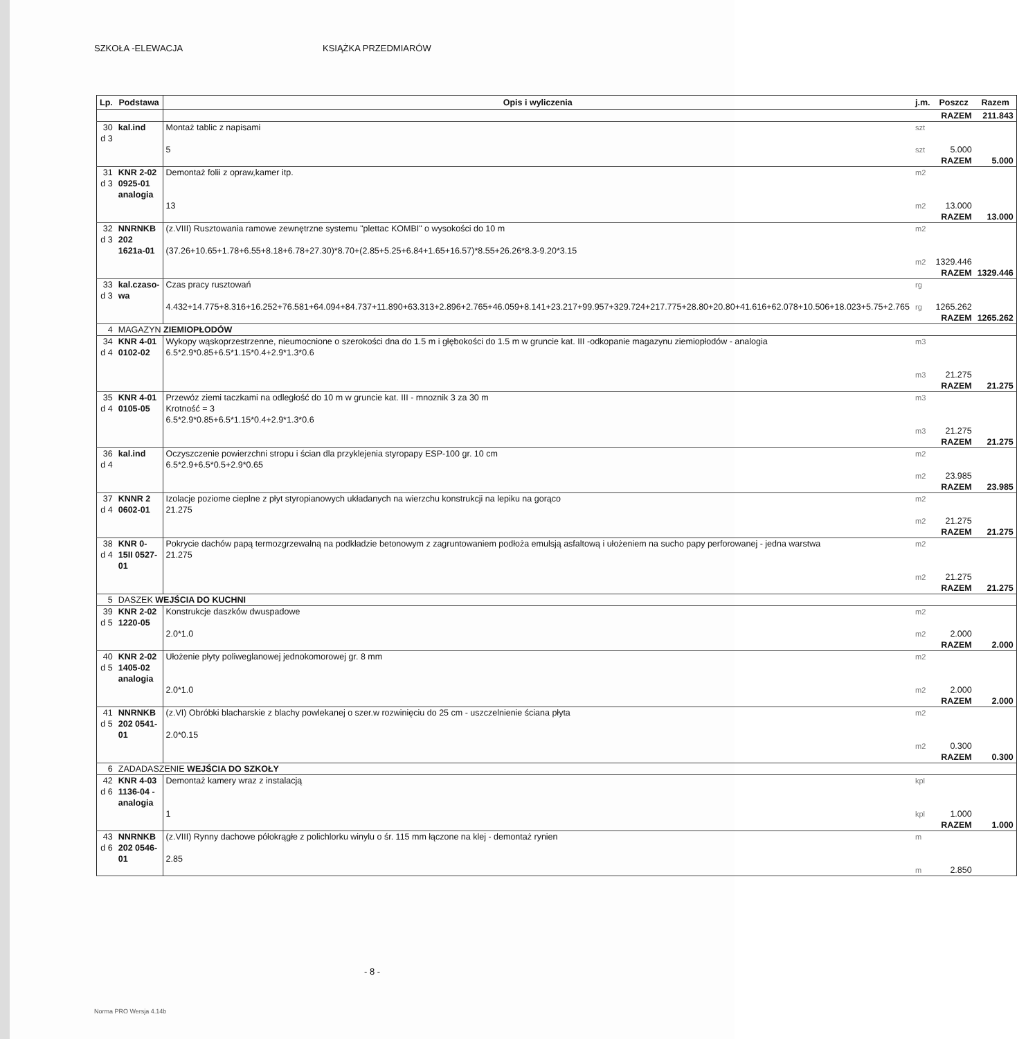SZKOŁA -ELEWACJA KSIĄŻKA PRZEDMIARÓW
| Lp. | Podstawa | Opis i wyliczenia | j.m. | Poszcz | Razem |
| --- | --- | --- | --- | --- | --- |
| | | | | RAZEM | 211.843 |
| 30 d 3 | kal.ind | Montaż tablic z napisami 5 | szt szt | 5.000 | |
| | | | | RAZEM | 5.000 |
| 31 d 3 | KNR 2-02 0925-01 analogia | Demontaż folii z opraw,kamer itp. 13 | m2 m2 | 13.000 | |
| | | | | RAZEM | 13.000 |
| 32 d 3 | NNRNKB 202 1621a-01 | (z.VIII) Rusztowania ramowe zewnętrzne systemu "plettac KOMBI" o wysokości do 10 m (37.26+10.65+1.78+6.55+8.18+6.78+27.30)*8.70+(2.85+5.25+6.84+1.65+16.57)*8.55+26.26*8.3-9.20*3.15 | m2 m2 | 1329.446 | |
| | | | | RAZEM | 1329.446 |
| 33 d 3 | kal.czaso-wa | Czas pracy rusztowań 4.432+14.775+8.316+16.252+76.581+64.094+84.737+11.890+63.313+2.896+2.765+46.059+8.141+23.217+99.957+329.724+217.775+28.80+20.80+41.616+62.078+10.506+18.023+5.75+2.765 | rg rg | 1265.262 | |
| | | | | RAZEM | 1265.262 |
| 4 | MAGAZYN ZIEMIOPŁODÓW | | | | |
| 34 d 4 | KNR 4-01 0102-02 | Wykopy wąskoprzestrzenne, nieumocnione o szerokości dna do 1.5 m i głębokości do 1.5 m w gruncie kat. III -odkopanie magazynu ziemiopłodów - analogia 6.5*2.9*0.85+6.5*1.15*0.4+2.9*1.3*0.6 | m3 m3 | 21.275 | |
| | | | | RAZEM | 21.275 |
| 35 d 4 | KNR 4-01 0105-05 | Przewóz ziemi taczkami na odległość do 10 m w gruncie kat. III - mnoznik 3 za 30 m Krotność = 3 6.5*2.9*0.85+6.5*1.15*0.4+2.9*1.3*0.6 | m3 m3 | 21.275 | |
| | | | | RAZEM | 21.275 |
| 36 d 4 | kal.ind | Oczyszczenie powierzchni stropu i ścian dla przyklejenia styropapy ESP-100 gr. 10 cm 6.5*2.9+6.5*0.5+2.9*0.65 | m2 m2 | 23.985 | |
| | | | | RAZEM | 23.985 |
| 37 d 4 | KNNR 2 0602-01 | Izolacje poziome cieplne z płyt styropianowych układanych na wierzchu konstrukcji na lepiku na gorąco 21.275 | m2 m2 | 21.275 | |
| | | | | RAZEM | 21.275 |
| 38 d 4 | KNR 0-15II 0527-01 | Pokrycie dachów papą termozgrzewalną na podkładzie betonowym z zagruntowaniem podłoża emulsją asfaltową i ułożeniem na sucho papy perforowanej - jedna warstwa 21.275 | m2 m2 | 21.275 | |
| | | | | RAZEM | 21.275 |
| 5 | DASZEK WEJŚCIA DO KUCHNI | | | | |
| 39 d 5 | KNR 2-02 1220-05 | Konstrukcje daszków dwuspadowe 2.0*1.0 | m2 m2 | 2.000 | |
| | | | | RAZEM | 2.000 |
| 40 d 5 | KNR 2-02 1405-02 analogia | Ułożenie płyty poliweglanowej jednokomorowej gr. 8 mm 2.0*1.0 | m2 m2 | 2.000 | |
| | | | | RAZEM | 2.000 |
| 41 d 5 | NNRNKB 202 0541-01 | (z.VI) Obróbki blacharskie z blachy powlekanej o szer.w rozwinięciu do 25 cm - uszczelnienie ściana płyta 2.0*0.15 | m2 m2 | 0.300 | |
| | | | | RAZEM | 0.300 |
| 6 | ZADADASZENIE WEJŚCIA DO SZKOŁY | | | | |
| 42 d 6 | KNR 4-03 1136-04 - analogia | Demontaż kamery wraz z instalacją 1 | kpl kpl | 1.000 | |
| | | | | RAZEM | 1.000 |
| 43 d 6 | NNRNKB 202 0546-01 | (z.VIII) Rynny dachowe półokrągłe z polichlorku winylu o śr. 115 mm łączone na klej - demontaż rynien 2.85 | m m | 2.850 | |
- 8 -
Norma PRO Wersja 4.14b